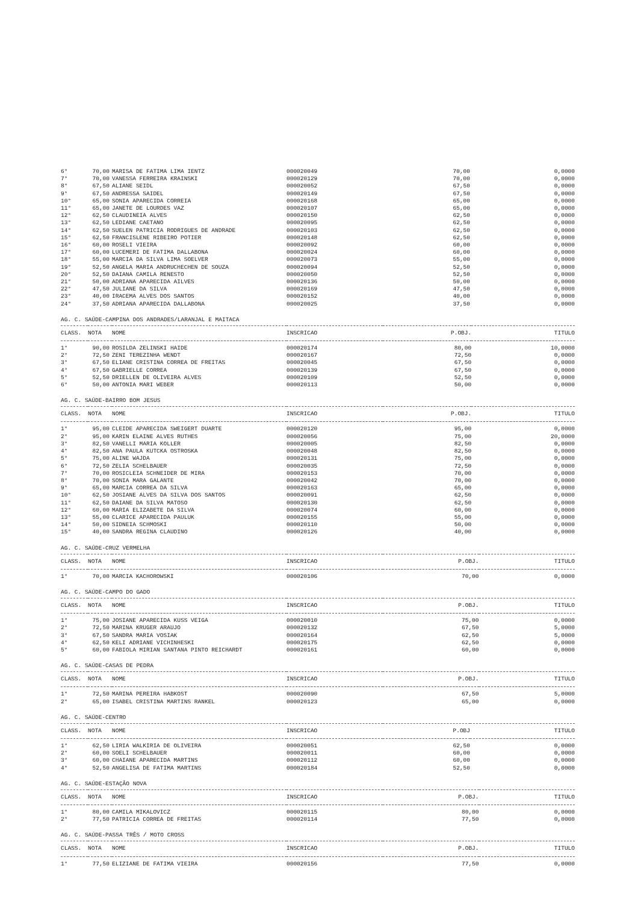| 6° | 70,00 | MARISA DE FATIMA LIMA IENTZ | 000020049 | 70,00 | 0,0000 |
| 7° | 70,00 | VANESSA FERREIRA KRAINSKI | 000020129 | 70,00 | 0,0000 |
| 8° | 67,50 | ALIANE SEIDL | 000020052 | 67,50 | 0,0000 |
| 9° | 67,50 | ANDRESSA SAIDEL | 000020149 | 67,50 | 0,0000 |
| 10° | 65,00 | SONIA APARECIDA CORREIA | 000020168 | 65,00 | 0,0000 |
| 11° | 65,00 | JANETE DE LOURDES VAZ | 000020107 | 65,00 | 0,0000 |
| 12° | 62,50 | CLAUDINEIA ALVES | 000020150 | 62,50 | 0,0000 |
| 13° | 62,50 | LEDIANE CAETANO | 000020095 | 62,50 | 0,0000 |
| 14° | 62,50 | SUELEN PATRICIA RODRIGUES DE ANDRADE | 000020103 | 62,50 | 0,0000 |
| 15° | 62,50 | FRANCISLENE RIBEIRO POTIER | 000020148 | 62,50 | 0,0000 |
| 16° | 60,00 | ROSELI VIEIRA | 000020092 | 60,00 | 0,0000 |
| 17° | 60,00 | LUCEMERI DE FATIMA DALLABONA | 000020024 | 60,00 | 0,0000 |
| 18° | 55,00 | MARCIA DA SILVA LIMA SOELVER | 000020073 | 55,00 | 0,0000 |
| 19° | 52,50 | ANGELA MARIA ANDRUCHECHEN DE SOUZA | 000020094 | 52,50 | 0,0000 |
| 20° | 52,50 | DAIANA CAMILA RENESTO | 000020050 | 52,50 | 0,0000 |
| 21° | 50,00 | ADRIANA APARECIDA AILVES | 000020136 | 50,00 | 0,0000 |
| 22° | 47,50 | JULIANE DA SILVA | 000020169 | 47,50 | 0,0000 |
| 23° | 40,00 | IRACEMA ALVES DOS SANTOS | 000020152 | 40,00 | 0,0000 |
| 24° | 37,50 | ADRIANA APARECIDA DALLABONA | 000020025 | 37,50 | 0,0000 |
AG. C. SAÚDE-CAMPINA DOS ANDRADES/LARANJAL E MAITACA
| CLASS. | NOTA | NOME | INSCRICAO | P.OBJ. | TITULO |
| --- | --- | --- | --- | --- | --- |
| 1° | 90,00 | ROSILDA ZELINSKI HAIDE | 000020174 | 80,00 | 10,0000 |
| 2° | 72,50 | ZENI TEREZINHA WENDT | 000020167 | 72,50 | 0,0000 |
| 3° | 67,50 | ELIANE CRISTINA CORREA DE FREITAS | 000020045 | 67,50 | 0,0000 |
| 4° | 67,50 | GABRIELLE CORREA | 000020139 | 67,50 | 0,0000 |
| 5° | 52,50 | DRIELLEN DE OLIVEIRA ALVES | 000020109 | 52,50 | 0,0000 |
| 6° | 50,00 | ANTONIA MARI WEBER | 000020113 | 50,00 | 0,0000 |
AG. C. SAÚDE-BAIRRO BOM JESUS
| CLASS. | NOTA | NOME | INSCRICAO | P.OBJ. | TITULO |
| --- | --- | --- | --- | --- | --- |
| 1° | 95,00 | CLEIDE APARECIDA SWEIGERT DUARTE | 000020120 | 95,00 | 0,0000 |
| 2° | 95,00 | KARIN ELAINE ALVES RUTHES | 000020056 | 75,00 | 20,0000 |
| 3° | 82,50 | VANELLI MARIA KOLLER | 000020005 | 82,50 | 0,0000 |
| 4° | 82,50 | ANA PAULA KUTCKA OSTROSKA | 000020048 | 82,50 | 0,0000 |
| 5° | 75,00 | ALINE WAJDA | 000020131 | 75,00 | 0,0000 |
| 6° | 72,50 | ZELIA SCHELBAUER | 000020035 | 72,50 | 0,0000 |
| 7° | 70,00 | ROSICLEIA SCHNEIDER DE MIRA | 000020153 | 70,00 | 0,0000 |
| 8° | 70,00 | SONIA MARA GALANTE | 000020042 | 70,00 | 0,0000 |
| 9° | 65,00 | MARCIA CORREA DA SILVA | 000020163 | 65,00 | 0,0000 |
| 10° | 62,50 | JOSIANE ALVES DA SILVA DOS SANTOS | 000020091 | 62,50 | 0,0000 |
| 11° | 62,50 | DAIANE DA SILVA MATOSO | 000020130 | 62,50 | 0,0000 |
| 12° | 60,00 | MARIA ELIZABETE DA SILVA | 000020074 | 60,00 | 0,0000 |
| 13° | 55,00 | CLARICE APARECIDA PAULUK | 000020155 | 55,00 | 0,0000 |
| 14° | 50,00 | SIDNEIA SCHMOSKI | 000020110 | 50,00 | 0,0000 |
| 15° | 40,00 | SANDRA REGINA CLAUDINO | 000020126 | 40,00 | 0,0000 |
AG. C. SAÚDE-CRUZ VERMELHA
| CLASS. | NOTA | NOME | INSCRICAO | P.OBJ. | TITULO |
| --- | --- | --- | --- | --- | --- |
| 1° | 70,00 | MARCIA KACHOROWSKI | 000020106 | 70,00 | 0,0000 |
AG. C. SAÚDE-CAMPO DO GADO
| CLASS. | NOTA | NOME | INSCRICAO | P.OBJ. | TITULO |
| --- | --- | --- | --- | --- | --- |
| 1° | 75,00 | JOSIANE APARECIDA KUSS VEIGA | 000020010 | 75,00 | 0,0000 |
| 2° | 72,50 | MARINA KRUGER ARAUJO | 000020132 | 67,50 | 5,0000 |
| 3° | 67,50 | SANDRA MARIA VOSIAK | 000020164 | 62,50 | 5,0000 |
| 4° | 62,50 | KELI ADRIANE VICHINHESKI | 000020175 | 62,50 | 0,0000 |
| 5° | 60,00 | FABIOLA MIRIAN SANTANA PINTO REICHARDT | 000020161 | 60,00 | 0,0000 |
AG. C. SAÚDE-CASAS DE PEDRA
| CLASS. | NOTA | NOME | INSCRICAO | P.OBJ. | TITULO |
| --- | --- | --- | --- | --- | --- |
| 1° | 72,50 | MARINA PEREIRA HABKOST | 000020090 | 67,50 | 5,0000 |
| 2° | 65,00 | ISABEL CRISTINA MARTINS RANKEL | 000020123 | 65,00 | 0,0000 |
AG. C. SAÚDE-CENTRO
| CLASS. | NOTA | NOME | INSCRICAO | P.OBJ | TITULO |
| --- | --- | --- | --- | --- | --- |
| 1° | 62,50 | LIRIA WALKIRIA DE OLIVEIRA | 000020051 | 62,50 | 0,0000 |
| 2° | 60,00 | SOELI SCHELBAUER | 000020011 | 60,00 | 0,0000 |
| 3° | 60,00 | CHAIANE APARECIDA MARTINS | 000020112 | 60,00 | 0,0000 |
| 4° | 52,50 | ANGELISA DE FATIMA MARTINS | 000020184 | 52,50 | 0,0000 |
AG. C. SAÚDE-ESTAÇÃO NOVA
| CLASS. | NOTA | NOME | INSCRICAO | P.OBJ. | TITULO |
| --- | --- | --- | --- | --- | --- |
| 1° | 80,00 | CAMILA MIKALOVICZ | 000020115 | 80,00 | 0,0000 |
| 2° | 77,50 | PATRICIA CORREA DE FREITAS | 000020114 | 77,50 | 0,0000 |
AG. C. SAÚDE-PASSA TRÊS / MOTO CROSS
| CLASS. | NOTA | NOME | INSCRICAO | P.OBJ. | TITULO |
| --- | --- | --- | --- | --- | --- |
| 1° | 77,50 | ELIZIANE DE FATIMA VIEIRA | 000020156 | 77,50 | 0,0000 |